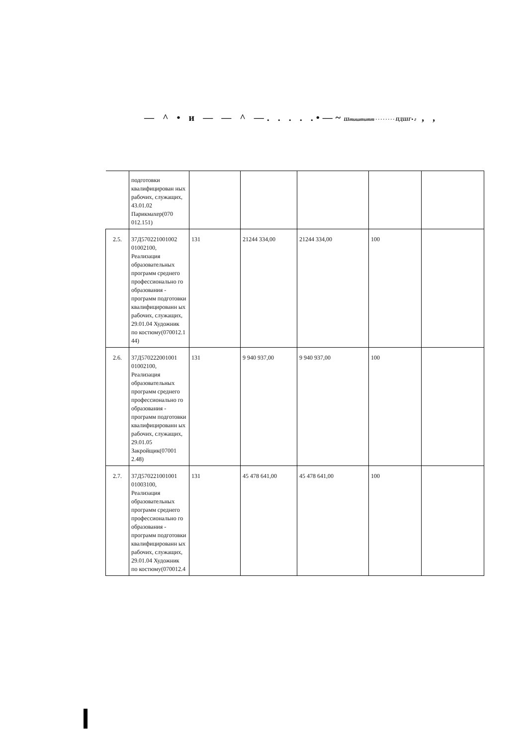— ^ • и — — ^ —. . . . .•—~Штиштитт · · · · · · · · ПДШГ• г , ,
| | подготовки квалифицирован ных рабочих, служащих, 43.01.02 Парикмахер(070 012.151) | | | | | |
| 2.5. | 37Д570221001002 01002100, Реализация образовательных программ среднего профессионально го образования - программ подготовки квалифицированн ых рабочих, служащих, 29.01.04 Художник по костюму(070012.1 44) | 131 | 21244 334,00 | 21244 334,00 | 100 | |
| 2.6. | 37Д570222001001 01002100, Реализация образовательных программ среднего профессионально го образования - программ подготовки квалифицированн ых рабочих, служащих, 29.01.05 Закройщик(07001 2.48) | 131 | 9 940 937,00 | 9 940 937,00 | 100 | |
| 2.7. | 37Д570221001001 01003100, Реализация образовательных программ среднего профессионально го образования - программ подготовки квалифицированн ых рабочих, служащих, 29.01.04 Художник по костюму(070012.4 | 131 | 45 478 641,00 | 45 478 641,00 | 100 | |